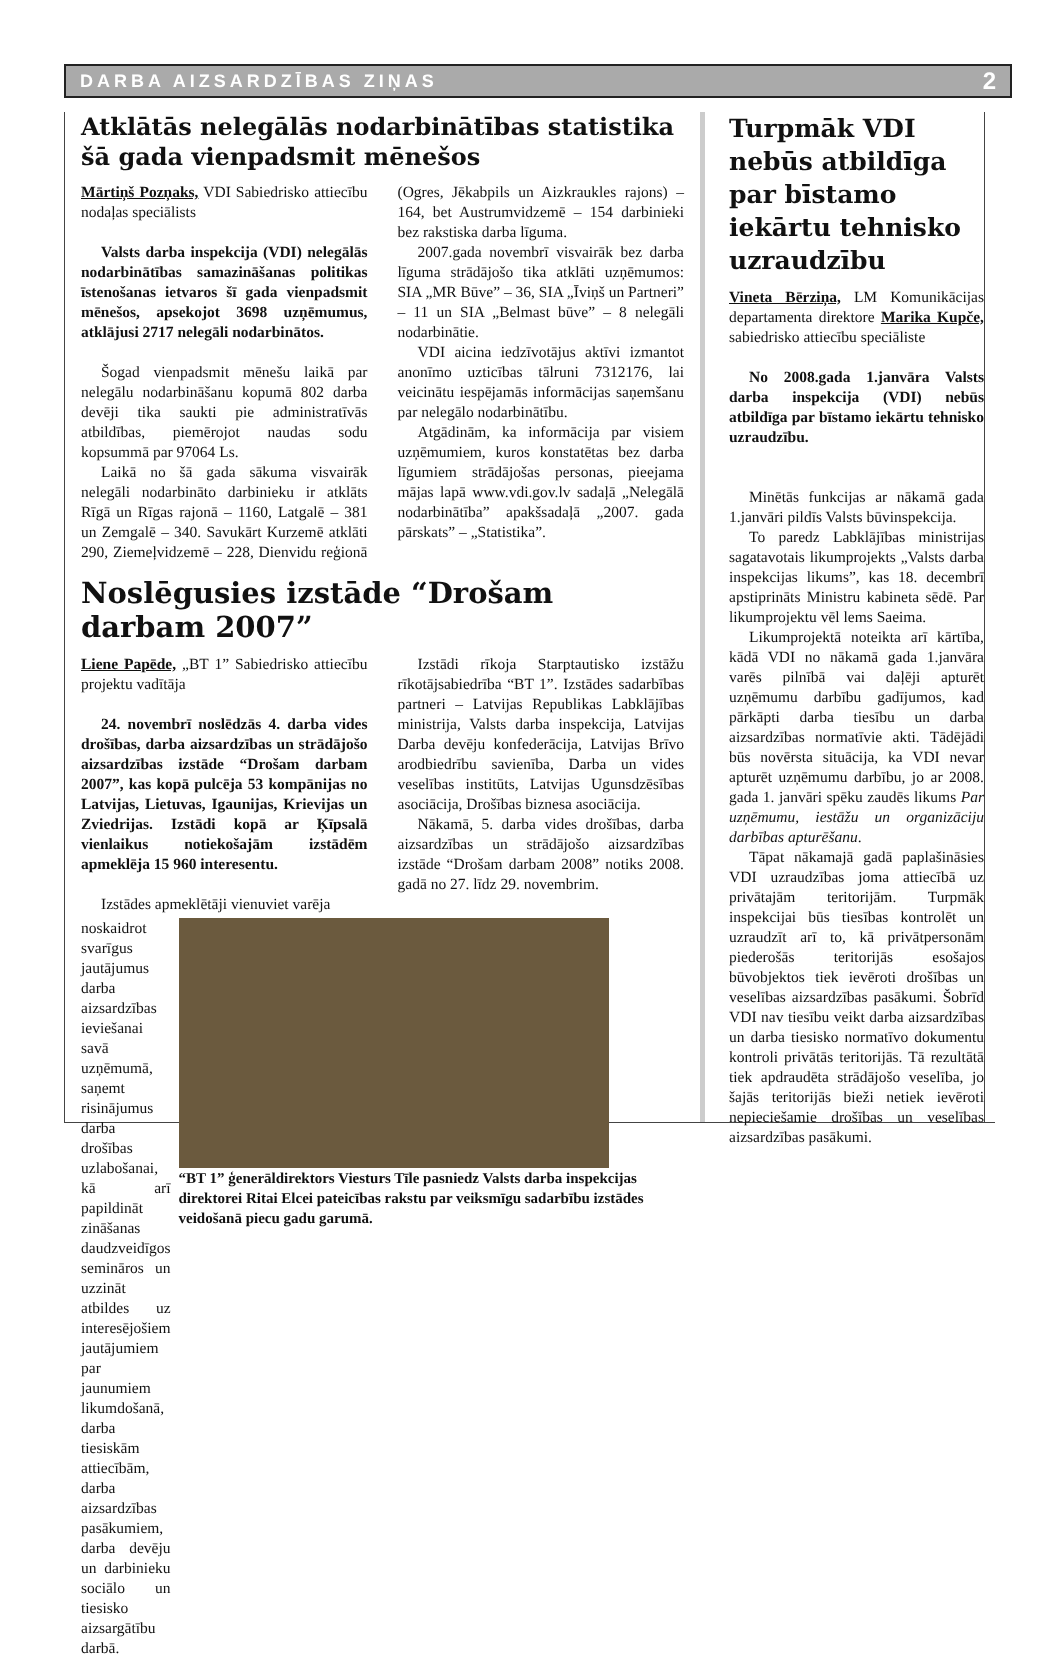DARBA AIZSARDZĪBAS ZIŅAS 2
Atklātās nelegālās nodarbinātības statistika šā gada vienpadsmit mēnešos
Mārtiņš Pozņaks, VDI Sabiedrisko attiecību nodaļas speciālists
Valsts darba inspekcija (VDI) nelegālās nodarbinātības samazināšanas politikas īstenošanas ietvaros šī gada vienpadsmit mēnešos, apsekojot 3698 uzņēmumus, atklājusi 2717 nelegāli nodarbinātos.
Šogad vienpadsmit mēnešu laikā par nelegālu nodarbināšanu kopumā 802 darba devēji tika saukti pie administratīvās atbildības, piemērojot naudas sodu kopsummā par 97064 Ls.
Laikā no šā gada sākuma visvairāk nelegāli nodarbināto darbinieku ir atklāts Rīgā un Rīgas rajonā – 1160, Latgalē – 381 un Zemgalē – 340. Savukārt Kurzemē atklāti 290, Ziemeļvidzemē – 228, Dienvidu reģionā (Ogres, Jēkabpils un Aizkraukles rajons) – 164, bet Austrumvidzemē – 154 darbinieki bez rakstiska darba līguma.
2007.gada novembrī visvairāk bez darba līguma strādājošo tika atklāti uzņēmumos: SIA „MR Būve” – 36, SIA „Īviņš un Partneri” – 11 un SIA „Belmast būve” – 8 nelegāli nodarbinātie.
VDI aicina iedzīvotājus aktīvi izmantot anonīmo uzticības tālruni 7312176, lai veicinātu iespējamās informācijas saņemšanu par nelegālo nodarbinātību.
Atgādinām, ka informācija par visiem uzņēmumiem, kuros konstatētas bez darba līgumiem strādājošas personas, pieejama mājas lapā www.vdi.gov.lv sadaļā „Nelegālā nodarbinātība” apakšsadaļā „2007. gada pārskats” – „Statistika”.
Noslēgusies izstāde “Drošam darbam 2007”
Liene Papēde, „BT 1” Sabiedrisko attiecību projektu vadītāja
24. novembrī noslēdzās 4. darba vides drošības, darba aizsardzības un strādājošo aizsardzības izstāde “Drošam darbam 2007”, kas kopā pulcēja 53 kompānijas no Latvijas, Lietuvas, Igaunijas, Krievijas un Zviedrijas. Izstādi kopā ar Ķīpsalā vienlaikus notiekošajām izstādēm apmeklēja 15 960 interesentu.
Izstādi rīkoja Starptautisko izstāžu rīkotājsabiedrība “BT 1”. Izstādes sadarbības partneri – Latvijas Republikas Labklājības ministrija, Valsts darba inspekcija, Latvijas Darba devēju konfederācija, Latvijas Brīvo arodbiedrību savienība, Darba un vides veselības institūts, Latvijas Ugunsdzēsības asociācija, Drošības biznesa asociācija.
Nākamā, 5. darba vides drošības, darba aizsardzības un strādājošo aizsardzības izstāde “Drošam darbam 2008” notiks 2008. gadā no 27. līdz 29. novembrim.
Izstādes apmeklētāji vienuviet varēja
noskaidrot svarīgus jautājumus darba aizsardzības ieviešanai savā uzņēmumā, saņemt risinājumus darba drošības uzlabošanai, kā arī papildināt zināšanas daudzveidīgos semināros un uzzināt atbildes uz interesējošiem jautājumiem par jaunumiem likumdošanā, darba tiesiskām attiecībām, darba aizsardzības pasākumiem, darba devēju un darbinieku sociālo un tiesisko aizsargātību darbā.
“BT 1” ģenerāldirektors Viesturs Tīle pasniedz Valsts darba inspekcijas direktorei Ritai Elcei pateicības rakstu par veiksmīgu sadarbību izstādes veidošanā piecu gadu garumā.
Turpmāk VDI nebūs atbildīga par bīstamo iekārtu tehnisko uzraudzību
Vineta Bērziņa, LM Komunikācijas departamenta direktore Marika Kupče, sabiedrisko attiecību speciāliste
No 2008.gada 1.janvāra Valsts darba inspekcija (VDI) nebūs atbildīga par bīstamo iekārtu tehnisko uzraudzību.
Minētās funkcijas ar nākamā gada 1.janvāri pildīs Valsts būvinspekcija.
To paredz Labklājības ministrijas sagatavotais likumprojekts „Valsts darba inspekcijas likums”, kas 18. decembrī apstiprināts Ministru kabineta sēdē. Par likumprojektu vēl lems Saeima.
Likumprojektā noteikta arī kārtība, kādā VDI no nākamā gada 1.janvāra varēs pilnībā vai daļēji apturēt uzņēmumu darbību gadījumos, kad pārkāpti darba tiesību un darba aizsardzības normatīvie akti. Tādējādi būs novērsta situācija, ka VDI nevar apturēt uzņēmumu darbību, jo ar 2008. gada 1. janvāri spēku zaudēs likums Par uzņēmumu, iestāžu un organizāciju darbības apturēšanu.
Tāpat nākamajā gadā paplašināsies VDI uzraudzības joma attiecībā uz privātajām teritorijām. Turpmāk inspekcijai būs tiesības kontrolēt un uzraudzīt arī to, kā privātpersonām piederošās teritorijās esošajos būvobjektos tiek ievēroti drošības un veselības aizsardzības pasākumi. Šobrīd VDI nav tiesību veikt darba aizsardzības un darba tiesisko normatīvo dokumentu kontroli privātās teritorijās. Tā rezultātā tiek apdraudēta strādājošo veselība, jo šajās teritorijās bieži netiek ievēroti nepieciešamie drošības un veselības aizsardzības pasākumi.